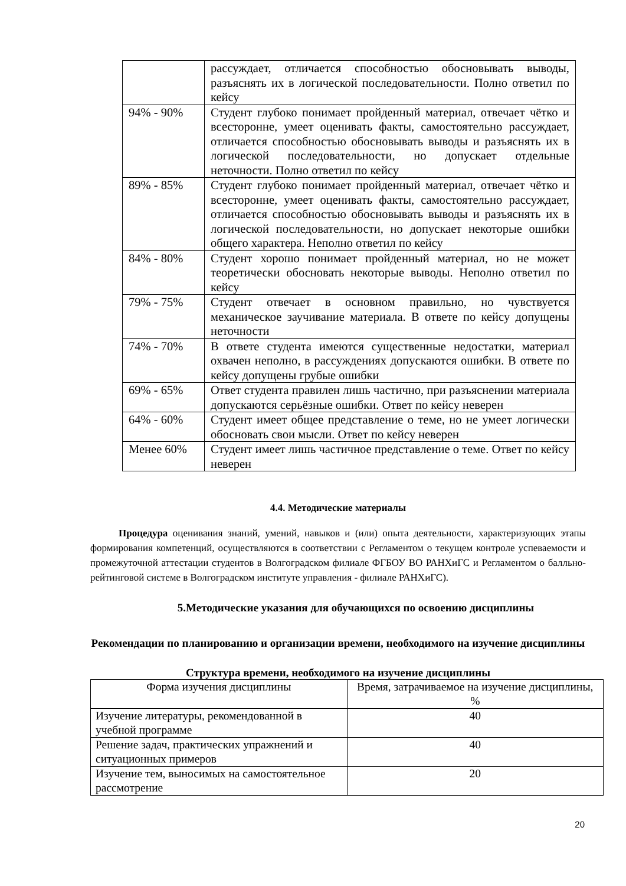| | рассуждает, отличается способностью обосновывать выводы, разъяснять их в логической последовательности. Полно ответил по кейсу |
| 94% - 90% | Студент глубоко понимает пройденный материал, отвечает чётко и всесторонне, умеет оценивать факты, самостоятельно рассуждает, отличается способностью обосновывать выводы и разъяснять их в логической последовательности, но допускает отдельные неточности. Полно ответил по кейсу |
| 89% - 85% | Студент глубоко понимает пройденный материал, отвечает чётко и всесторонне, умеет оценивать факты, самостоятельно рассуждает, отличается способностью обосновывать выводы и разъяснять их в логической последовательности, но допускает некоторые ошибки общего характера. Неполно ответил по кейсу |
| 84% - 80% | Студент хорошо понимает пройденный материал, но не может теоретически обосновать некоторые выводы. Неполно ответил по кейсу |
| 79% - 75% | Студент отвечает в основном правильно, но чувствуется механическое заучивание материала. В ответе по кейсу допущены неточности |
| 74% - 70% | В ответе студента имеются существенные недостатки, материал охвачен неполно, в рассуждениях допускаются ошибки. В ответе по кейсу допущены грубые ошибки |
| 69% - 65% | Ответ студента правилен лишь частично, при разъяснении материала допускаются серьёзные ошибки. Ответ по кейсу неверен |
| 64% - 60% | Студент имеет общее представление о теме, но не умеет логически обосновать свои мысли. Ответ по кейсу неверен |
| Менее 60% | Студент имеет лишь частичное представление о теме. Ответ по кейсу неверен |
4.4. Методические материалы
Процедура оценивания знаний, умений, навыков и (или) опыта деятельности, характеризующих этапы формирования компетенций, осуществляются в соответствии с Регламентом о текущем контроле успеваемости и промежуточной аттестации студентов в Волгоградском филиале ФГБОУ ВО РАНХиГС и Регламентом о балльно-рейтинговой системе в Волгоградском институте управления - филиале РАНХиГС).
5.Методические указания для обучающихся по освоению дисциплины
Рекомендации по планированию и организации времени, необходимого на изучение дисциплины
Структура времени, необходимого на изучение дисциплины
| Форма изучения дисциплины | Время, затрачиваемое на изучение дисциплины, % |
| --- | --- |
| Изучение литературы, рекомендованной в учебной программе | 40 |
| Решение задач, практических упражнений и ситуационных примеров | 40 |
| Изучение тем, выносимых на самостоятельное рассмотрение | 20 |
20